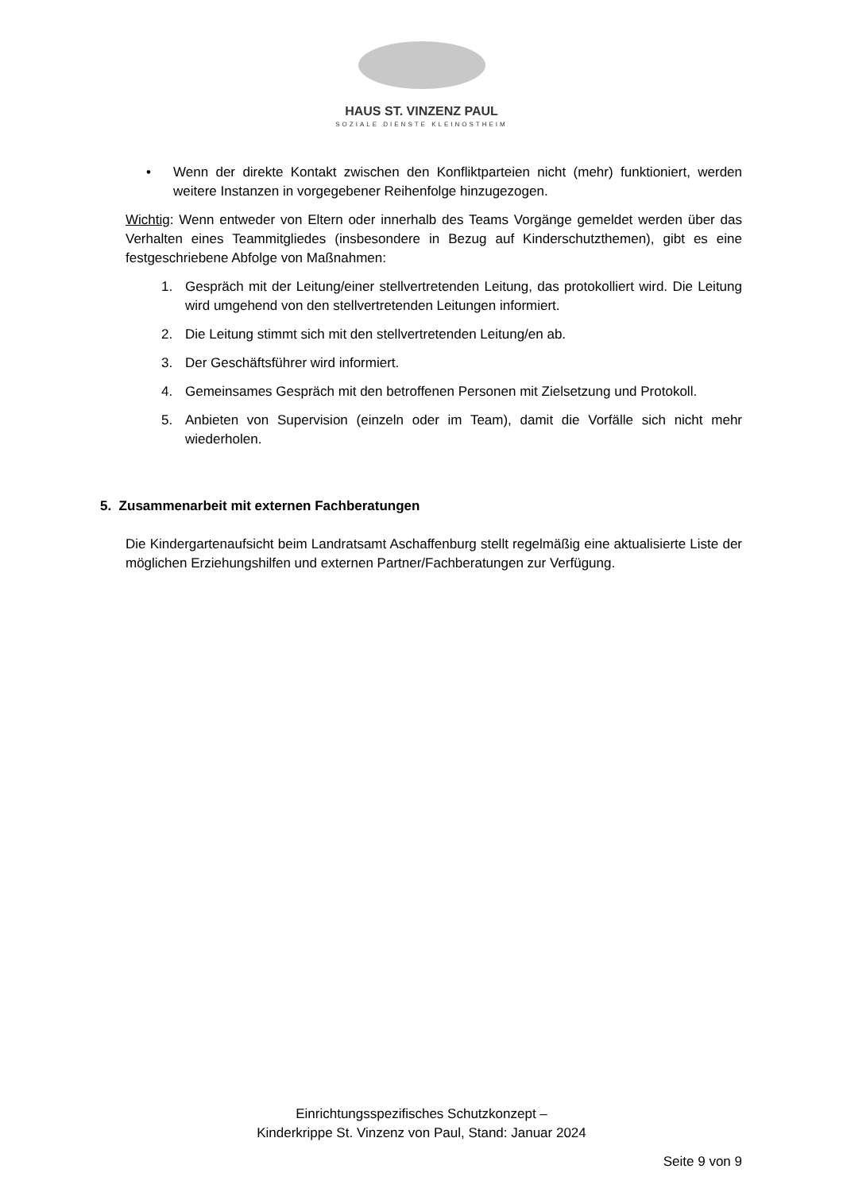HAUS ST. VINZENZ PAUL
SOZIALE DIENSTE KLEINOSTHEIM
• Wenn der direkte Kontakt zwischen den Konfliktparteien nicht (mehr) funktioniert, werden weitere Instanzen in vorgegebener Reihenfolge hinzugezogen.
Wichtig: Wenn entweder von Eltern oder innerhalb des Teams Vorgänge gemeldet werden über das Verhalten eines Teammitgliedes (insbesondere in Bezug auf Kinderschutzthemen), gibt es eine festgeschriebene Abfolge von Maßnahmen:
1. Gespräch mit der Leitung/einer stellvertretenden Leitung, das protokolliert wird. Die Leitung wird umgehend von den stellvertretenden Leitungen informiert.
2. Die Leitung stimmt sich mit den stellvertretenden Leitung/en ab.
3. Der Geschäftsführer wird informiert.
4. Gemeinsames Gespräch mit den betroffenen Personen mit Zielsetzung und Protokoll.
5. Anbieten von Supervision (einzeln oder im Team), damit die Vorfälle sich nicht mehr wiederholen.
5. Zusammenarbeit mit externen Fachberatungen
Die Kindergartenaufsicht beim Landratsamt Aschaffenburg stellt regelmäßig eine aktualisierte Liste der möglichen Erziehungshilfen und externen Partner/Fachberatungen zur Verfügung.
Einrichtungsspezifisches Schutzkonzept –
Kinderkrippe St. Vinzenz von Paul, Stand: Januar 2024
Seite 9 von 9